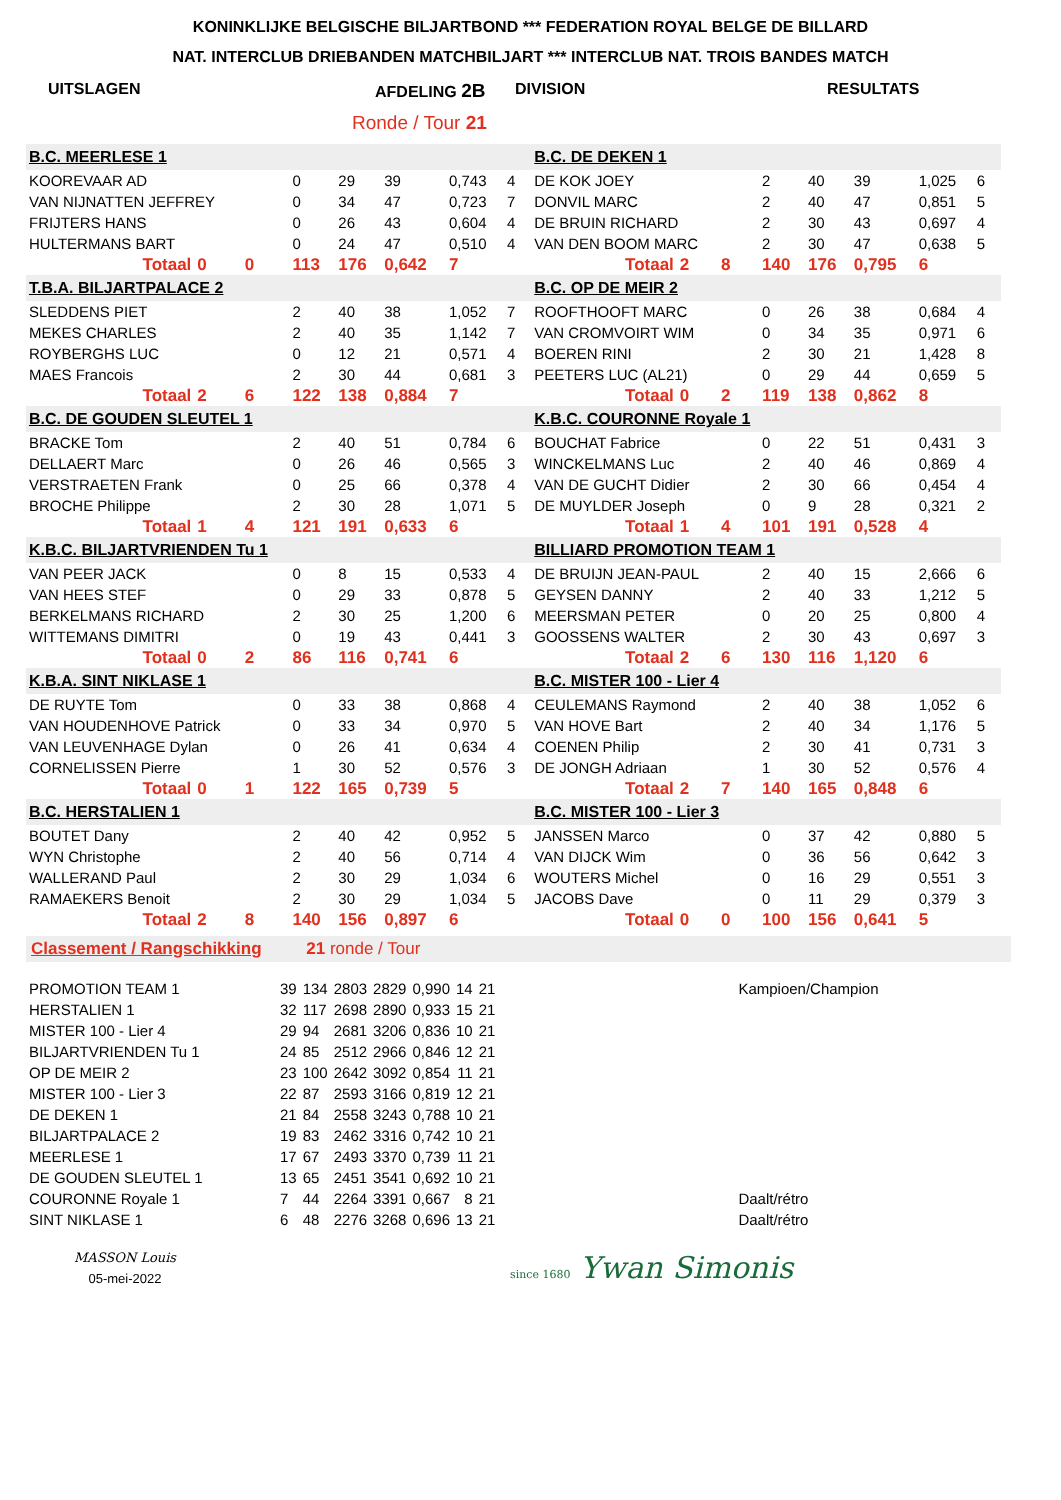KONINKLIJKE BELGISCHE BILJARTBOND *** FEDERATION ROYAL BELGE DE BILLARD
NAT. INTERCLUB DRIEBANDEN MATCHBILJART *** INTERCLUB NAT. TROIS BANDES MATCH
UITSLAGEN AFDELING 2B DIVISION RESULTATS
Ronde / Tour 21
| B.C. MEERLESE 1 | | | | | | | | | B.C. DE DEKEN 1 | | | | | | | | |
| KOOREVAAR AD | | | 0 | 29 | 39 | 0,743 | 4 | | DE KOK JOEY | | | 2 | 40 | 39 | 1,025 | 6 | |
| VAN NIJNATTEN JEFFREY | | | 0 | 34 | 47 | 0,723 | 7 | | DONVIL MARC | | | 2 | 40 | 47 | 0,851 | 5 | |
| FRIJTERS HANS | | | 0 | 26 | 43 | 0,604 | 4 | | DE BRUIN RICHARD | | | 2 | 30 | 43 | 0,697 | 4 | |
| HULTERMANS BART | | | 0 | 24 | 47 | 0,510 | 4 | | VAN DEN BOOM MARC | | | 2 | 30 | 47 | 0,638 | 5 | |
| Totaal | 0 | 0 | 113 | 176 | 0,642 | 7 | | | Totaal | 2 | 8 | 140 | 176 | 0,795 | 6 | | |
| T.B.A. BILJARTPALACE 2 | | | | | | | | | B.C. OP DE MEIR 2 | | | | | | | | |
| SLEDDENS PIET | | | 2 | 40 | 38 | 1,052 | 7 | | ROOFTHOOFT MARC | | | 0 | 26 | 38 | 0,684 | 4 | |
| MEKES CHARLES | | | 2 | 40 | 35 | 1,142 | 7 | | VAN CROMVOIRT WIM | | | 0 | 34 | 35 | 0,971 | 6 | |
| ROYBERGHS LUC | | | 0 | 12 | 21 | 0,571 | 4 | | BOEREN RINI | | | 2 | 30 | 21 | 1,428 | 8 | |
| MAES Francois | | | 2 | 30 | 44 | 0,681 | 3 | | PEETERS LUC (AL21) | | | 0 | 29 | 44 | 0,659 | 5 | |
| Totaal | 2 | 6 | 122 | 138 | 0,884 | 7 | | | Totaal | 0 | 2 | 119 | 138 | 0,862 | 8 | | |
| B.C. DE GOUDEN SLEUTEL 1 | | | | | | | | | K.B.C. COURONNE Royale 1 | | | | | | | | |
| BRACKE Tom | | | 2 | 40 | 51 | 0,784 | 6 | | BOUCHAT Fabrice | | | 0 | 22 | 51 | 0,431 | 3 | |
| DELLAERT Marc | | | 0 | 26 | 46 | 0,565 | 3 | | WINCKELMANS Luc | | | 2 | 40 | 46 | 0,869 | 4 | |
| VERSTRAETEN Frank | | | 0 | 25 | 66 | 0,378 | 4 | | VAN DE GUCHT Didier | | | 2 | 30 | 66 | 0,454 | 4 | |
| BROCHE Philippe | | | 2 | 30 | 28 | 1,071 | 5 | | DE MUYLDER Joseph | | | 0 | 9 | 28 | 0,321 | 2 | |
| Totaal | 1 | 4 | 121 | 191 | 0,633 | 6 | | | Totaal | 1 | 4 | 101 | 191 | 0,528 | 4 | | |
| K.B.C. BILJARTVRIENDEN Tu 1 | | | | | | | | | BILLIARD PROMOTION TEAM 1 | | | | | | | | |
| VAN PEER JACK | | | 0 | 8 | 15 | 0,533 | 4 | | DE BRUIJN JEAN-PAUL | | | 2 | 40 | 15 | 2,666 | 6 | |
| VAN HEES STEF | | | 0 | 29 | 33 | 0,878 | 5 | | GEYSEN DANNY | | | 2 | 40 | 33 | 1,212 | 5 | |
| BERKELMANS RICHARD | | | 2 | 30 | 25 | 1,200 | 6 | | MEERSMAN PETER | | | 0 | 20 | 25 | 0,800 | 4 | |
| WITTEMANS DIMITRI | | | 0 | 19 | 43 | 0,441 | 3 | | GOOSSENS WALTER | | | 2 | 30 | 43 | 0,697 | 3 | |
| Totaal | 0 | 2 | 86 | 116 | 0,741 | 6 | | | Totaal | 2 | 6 | 130 | 116 | 1,120 | 6 | | |
| K.B.A. SINT NIKLASE 1 | | | | | | | | | B.C. MISTER 100 - Lier 4 | | | | | | | | |
| DE RUYTE Tom | | | 0 | 33 | 38 | 0,868 | 4 | | CEULEMANS Raymond | | | 2 | 40 | 38 | 1,052 | 6 | |
| VAN HOUDENHOVE Patrick | | | 0 | 33 | 34 | 0,970 | 5 | | VAN HOVE Bart | | | 2 | 40 | 34 | 1,176 | 5 | |
| VAN LEUVENHAGE Dylan | | | 0 | 26 | 41 | 0,634 | 4 | | COENEN Philip | | | 2 | 30 | 41 | 0,731 | 3 | |
| CORNELISSEN Pierre | | | 1 | 30 | 52 | 0,576 | 3 | | DE JONGH Adriaan | | | 1 | 30 | 52 | 0,576 | 4 | |
| Totaal | 0 | 1 | 122 | 165 | 0,739 | 5 | | | Totaal | 2 | 7 | 140 | 165 | 0,848 | 6 | | |
| B.C. HERSTALIEN 1 | | | | | | | | | B.C. MISTER 100 - Lier 3 | | | | | | | | |
| BOUTET Dany | | | 2 | 40 | 42 | 0,952 | 5 | | JANSSEN Marco | | | 0 | 37 | 42 | 0,880 | 5 | |
| WYN Christophe | | | 2 | 40 | 56 | 0,714 | 4 | | VAN DIJCK Wim | | | 0 | 36 | 56 | 0,642 | 3 | |
| WALLERAND Paul | | | 2 | 30 | 29 | 1,034 | 6 | | WOUTERS Michel | | | 0 | 16 | 29 | 0,551 | 3 | |
| RAMAEKERS Benoit | | | 2 | 30 | 29 | 1,034 | 5 | | JACOBS Dave | | | 0 | 11 | 29 | 0,379 | 3 | |
| Totaal | 2 | 8 | 140 | 156 | 0,897 | 6 | | | Totaal | 0 | 0 | 100 | 156 | 0,641 | 5 | | |
Classement / Rangschikking 21 ronde / Tour
| PROMOTION TEAM 1 | 39 | 134 | 2803 | 2829 | 0,990 | 14 | 21 | Kampioen/Champion |
| HERSTALIEN 1 | 32 | 117 | 2698 | 2890 | 0,933 | 15 | 21 | |
| MISTER 100 - Lier 4 | 29 | 94 | 2681 | 3206 | 0,836 | 10 | 21 | |
| BILJARTVRIENDEN Tu 1 | 24 | 85 | 2512 | 2966 | 0,846 | 12 | 21 | |
| OP DE MEIR 2 | 23 | 100 | 2642 | 3092 | 0,854 | 11 | 21 | |
| MISTER 100 - Lier 3 | 22 | 87 | 2593 | 3166 | 0,819 | 12 | 21 | |
| DE DEKEN 1 | 21 | 84 | 2558 | 3243 | 0,788 | 10 | 21 | |
| BILJARTPALACE 2 | 19 | 83 | 2462 | 3316 | 0,742 | 10 | 21 | |
| MEERLESE 1 | 17 | 67 | 2493 | 3370 | 0,739 | 11 | 21 | |
| DE GOUDEN SLEUTEL 1 | 13 | 65 | 2451 | 3541 | 0,692 | 10 | 21 | |
| COURONNE Royale 1 | 7 | 44 | 2264 | 3391 | 0,667 | 8 | 21 | Daalt/rétro |
| SINT NIKLASE 1 | 6 | 48 | 2276 | 3268 | 0,696 | 13 | 21 | Daalt/rétro |
MASSON Louis
05-mei-2022
since 1680 Ywan Simonis